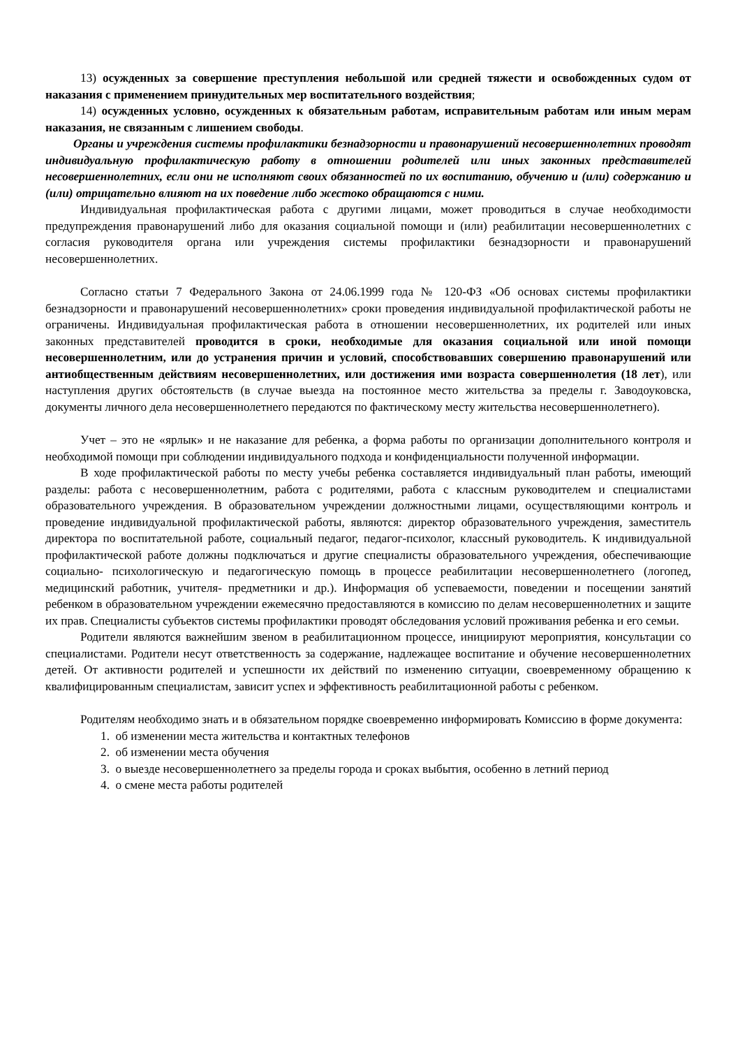13) осужденных за совершение преступления небольшой или средней тяжести и освобожденных судом от наказания с применением принудительных мер воспитательного воздействия;
14) осужденных условно, осужденных к обязательным работам, исправительным работам или иным мерам наказания, не связанным с лишением свободы.
Органы и учреждения системы профилактики безнадзорности и правонарушений несовершеннолетних проводят индивидуальную профилактическую работу в отношении родителей или иных законных представителей несовершеннолетних, если они не исполняют своих обязанностей по их воспитанию, обучению и (или) содержанию и (или) отрицательно влияют на их поведение либо жестоко обращаются с ними.
Индивидуальная профилактическая работа с другими лицами, может проводиться в случае необходимости предупреждения правонарушений либо для оказания социальной помощи и (или) реабилитации несовершеннолетних с согласия руководителя органа или учреждения системы профилактики безнадзорности и правонарушений несовершеннолетних.
Согласно статьи 7 Федерального Закона от 24.06.1999 года № 120-ФЗ «Об основах системы профилактики безнадзорности и правонарушений несовершеннолетних» сроки проведения индивидуальной профилактической работы не ограничены. Индивидуальная профилактическая работа в отношении несовершеннолетних, их родителей или иных законных представителей проводится в сроки, необходимые для оказания социальной или иной помощи несовершеннолетним, или до устранения причин и условий, способствовавших совершению правонарушений или антиобщественным действиям несовершеннолетних, или достижения ими возраста совершеннолетия (18 лет), или наступления других обстоятельств (в случае выезда на постоянное место жительства за пределы г. Заводоуковска, документы личного дела несовершеннолетнего передаются по фактическому месту жительства несовершеннолетнего).
Учет – это не «ярлык» и не наказание для ребенка, а форма работы по организации дополнительного контроля и необходимой помощи при соблюдении индивидуального подхода и конфиденциальности полученной информации.
В ходе профилактической работы по месту учебы ребенка составляется индивидуальный план работы, имеющий разделы: работа с несовершеннолетним, работа с родителями, работа с классным руководителем и специалистами образовательного учреждения. В образовательном учреждении должностными лицами, осуществляющими контроль и проведение индивидуальной профилактической работы, являются: директор образовательного учреждения, заместитель директора по воспитательной работе, социальный педагог, педагог-психолог, классный руководитель. К индивидуальной профилактической работе должны подключаться и другие специалисты образовательного учреждения, обеспечивающие социально- психологическую и педагогическую помощь в процессе реабилитации несовершеннолетнего (логопед, медицинский работник, учителя- предметники и др.). Информация об успеваемости, поведении и посещении занятий ребенком в образовательном учреждении ежемесячно предоставляются в комиссию по делам несовершеннолетних и защите их прав. Специалисты субъектов системы профилактики проводят обследования условий проживания ребенка и его семьи.
Родители являются важнейшим звеном в реабилитационном процессе, инициируют мероприятия, консультации со специалистами. Родители несут ответственность за содержание, надлежащее воспитание и обучение несовершеннолетних детей. От активности родителей и успешности их действий по изменению ситуации, своевременному обращению к квалифицированным специалистам, зависит успех и эффективность реабилитационной работы с ребенком.
Родителям необходимо знать и в обязательном порядке своевременно информировать Комиссию в форме документа:
1. об изменении места жительства и контактных телефонов
2. об изменении места обучения
3. о выезде несовершеннолетнего за пределы города и сроках выбытия, особенно в летний период
4. о смене места работы родителей